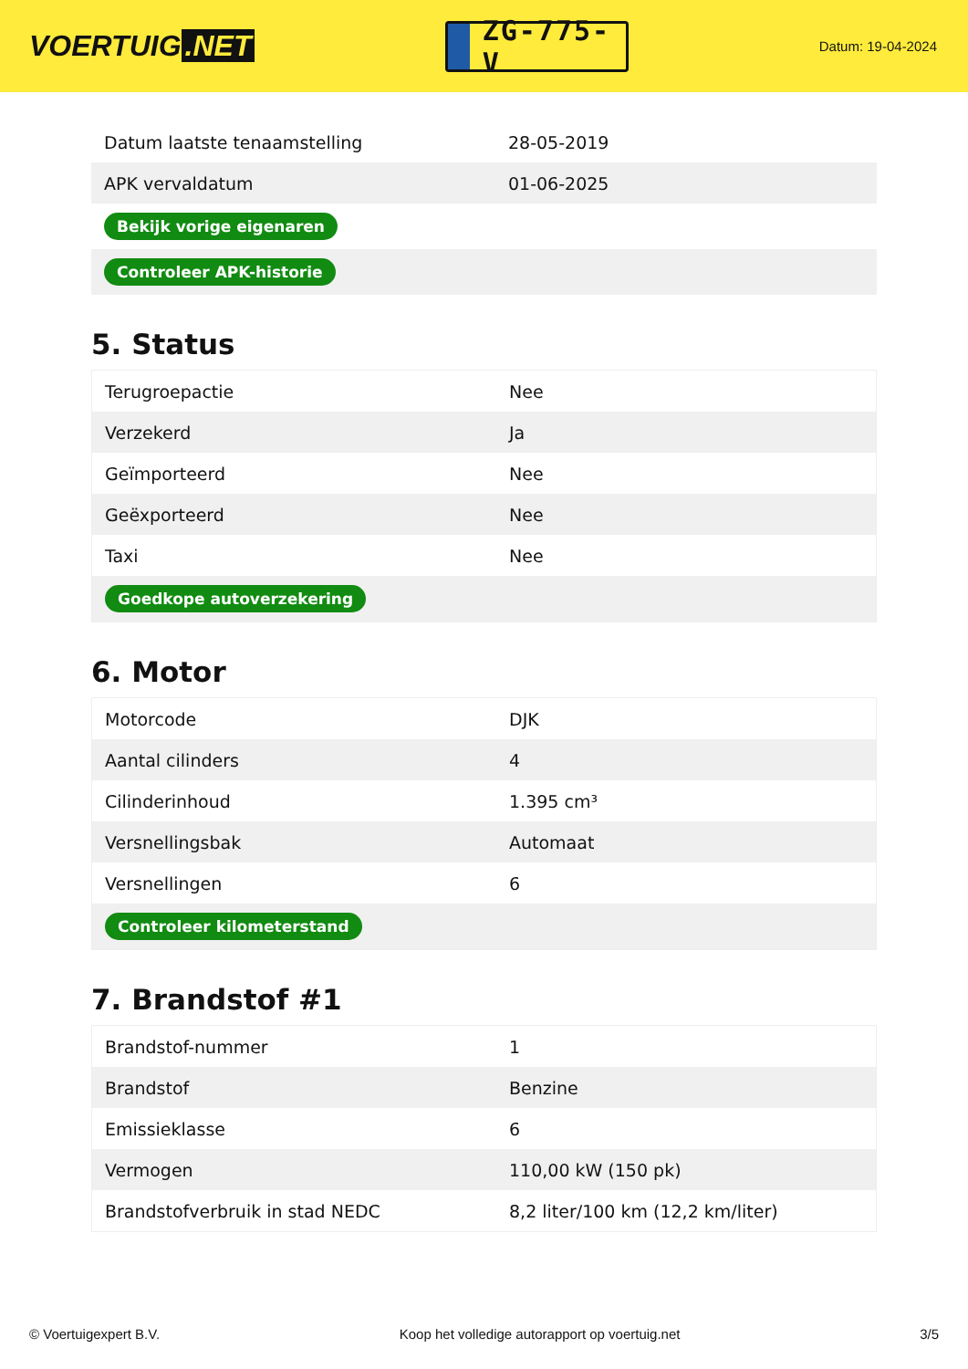VOERTUIG.NET
ZG-775-V
Datum: 19-04-2024
| Datum laatste tenaamstelling | 28-05-2019 |
| APK vervaldatum | 01-06-2025 |
| Bekijk vorige eigenaren | |
| Controleer APK-historie | |
5. Status
| Terugroepactie | Nee |
| Verzekerd | Ja |
| Geïmporteerd | Nee |
| Geëxporteerd | Nee |
| Taxi | Nee |
| Goedkope autoverzekering | |
6. Motor
| Motorcode | DJK |
| Aantal cilinders | 4 |
| Cilinderinhoud | 1.395 cm³ |
| Versnellingsbak | Automaat |
| Versnellingen | 6 |
| Controleer kilometerstand | |
7. Brandstof #1
| Brandstof-nummer | 1 |
| Brandstof | Benzine |
| Emissieklasse | 6 |
| Vermogen | 110,00 kW (150 pk) |
| Brandstofverbruik in stad NEDC | 8,2 liter/100 km (12,2 km/liter) |
© Voertuigexpert B.V. Koop het volledige autorapport op voertuig.net 3/5